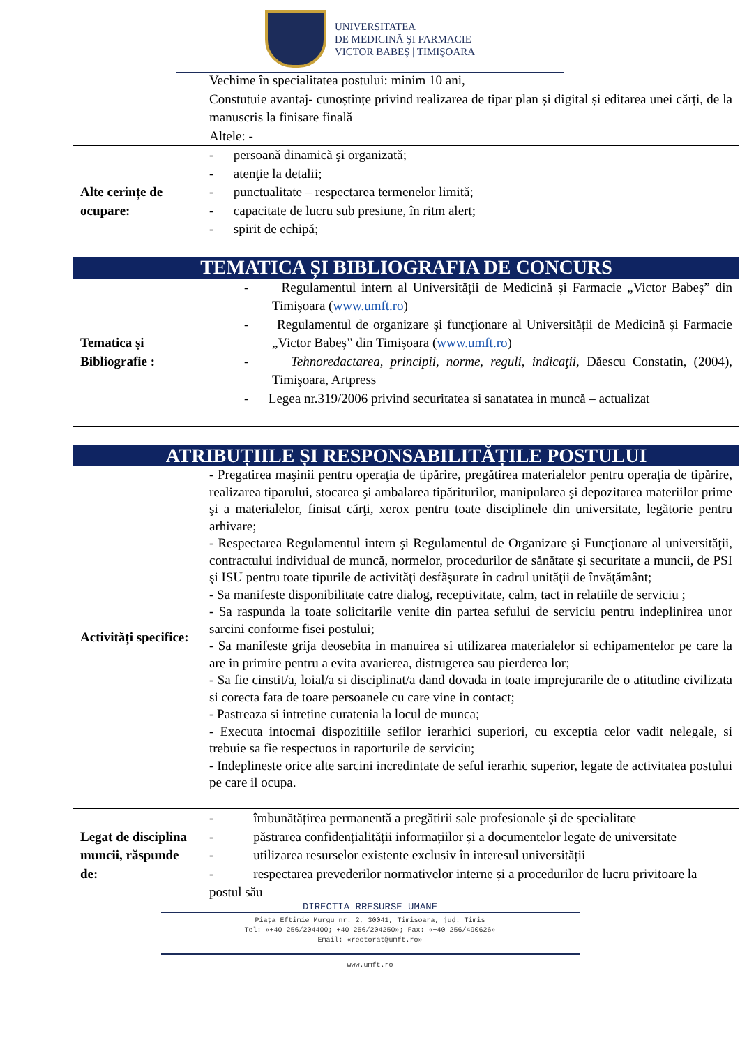UNIVERSITATEA
DE MEDICINĂ ŞI FARMACIE
VICTOR BABEŞ | TIMIŞOARA
| | Vechime în specialitatea postului: minim 10 ani, Constutuie avantaj- cunoștințe privind realizarea de tipar plan și digital și editarea unei cărți, de la manuscris la finisare finală Altele: - |
| Alte cerințe de ocupare: | - persoană dinamică şi organizată; - atenţie la detalii; - punctualitate – respectarea termenelor limită; - capacitate de lucru sub presiune, în ritm alert; - spirit de echipă; |
| TEMATICA ȘI BIBLIOGRAFIA DE CONCURS | |
| Tematica și Bibliografie : | - Regulamentul intern al Universității de Medicină și Farmacie „Victor Babeș” din Timișoara ( www.umft.ro ) - Regulamentul de organizare și funcționare al Universității de Medicină și Farmacie „Victor Babeș” din Timișoara ( www.umft.ro ) - Tehnoredactarea, principii, norme, reguli, indicaţii, Dăescu Constatin, (2004), Timişoara, Artpress - Legea nr.319/2006 privind securitatea si sanatatea in muncă – actualizat |
| ATRIBUȚIILE ȘI RESPONSABILITĂȚILE POSTULUI | |
| Activități specifice: | - Pregatirea maşinii pentru operaţia de tipărire, pregătirea materialelor pentru operaţia de tipărire, realizarea tiparului, stocarea şi ambalarea tipăriturilor, manipularea şi depozitarea materiilor prime şi a materialelor, finisat cărţi, xerox pentru toate disciplinele din universitate, legătorie pentru arhivare; - Respectarea Regulamentul intern şi Regulamentul de Organizare şi Funcţionare al universităţii, contractului individual de muncă, normelor, procedurilor de sănătate şi securitate a muncii, de PSI şi ISU pentru toate tipurile de activităţi desfăşurate în cadrul unităţii de învăţământ; - Sa manifeste disponibilitate catre dialog, receptivitate, calm, tact in relatiile de serviciu ; - Sa raspunda la toate solicitarile venite din partea sefului de serviciu pentru indeplinirea unor sarcini conforme fisei postului; - Sa manifeste grija deosebita in manuirea si utilizarea materialelor si echipamentelor pe care la are in primire pentru a evita avarierea, distrugerea sau pierderea lor; - Sa fie cinstit/a, loial/a si disciplinat/a dand dovada in toate imprejurarile de o atitudine civilizata si corecta fata de toare persoanele cu care vine in contact; - Pastreaza si intretine curatenia la locul de munca; - Executa intocmai dispozitiile sefilor ierarhici superiori, cu exceptia celor vadit nelegale, si trebuie sa fie respectuos in raporturile de serviciu; - Indeplineste orice alte sarcini incredintate de seful ierarhic superior, legate de activitatea postului pe care il ocupa. |
| Legat de disciplina muncii, răspunde de: | - îmbunătățirea permanentă a pregătirii sale profesionale și de specialitate - păstrarea confidențialității informațiilor și a documentelor legate de universitate - utilizarea resurselor existente exclusiv în interesul universității - respectarea prevederilor normativelor interne și a procedurilor de lucru privitoare la postul său |
DIRECTIA RRESURSE UMANE
Piața Eftimie Murgu nr. 2, 30041, Timișoara, jud. Timiș
Tel: «+40 256/204400; +40 256/204250»; Fax: «+40 256/490626»
Email: «rectorat@umft.ro»
www.umft.ro